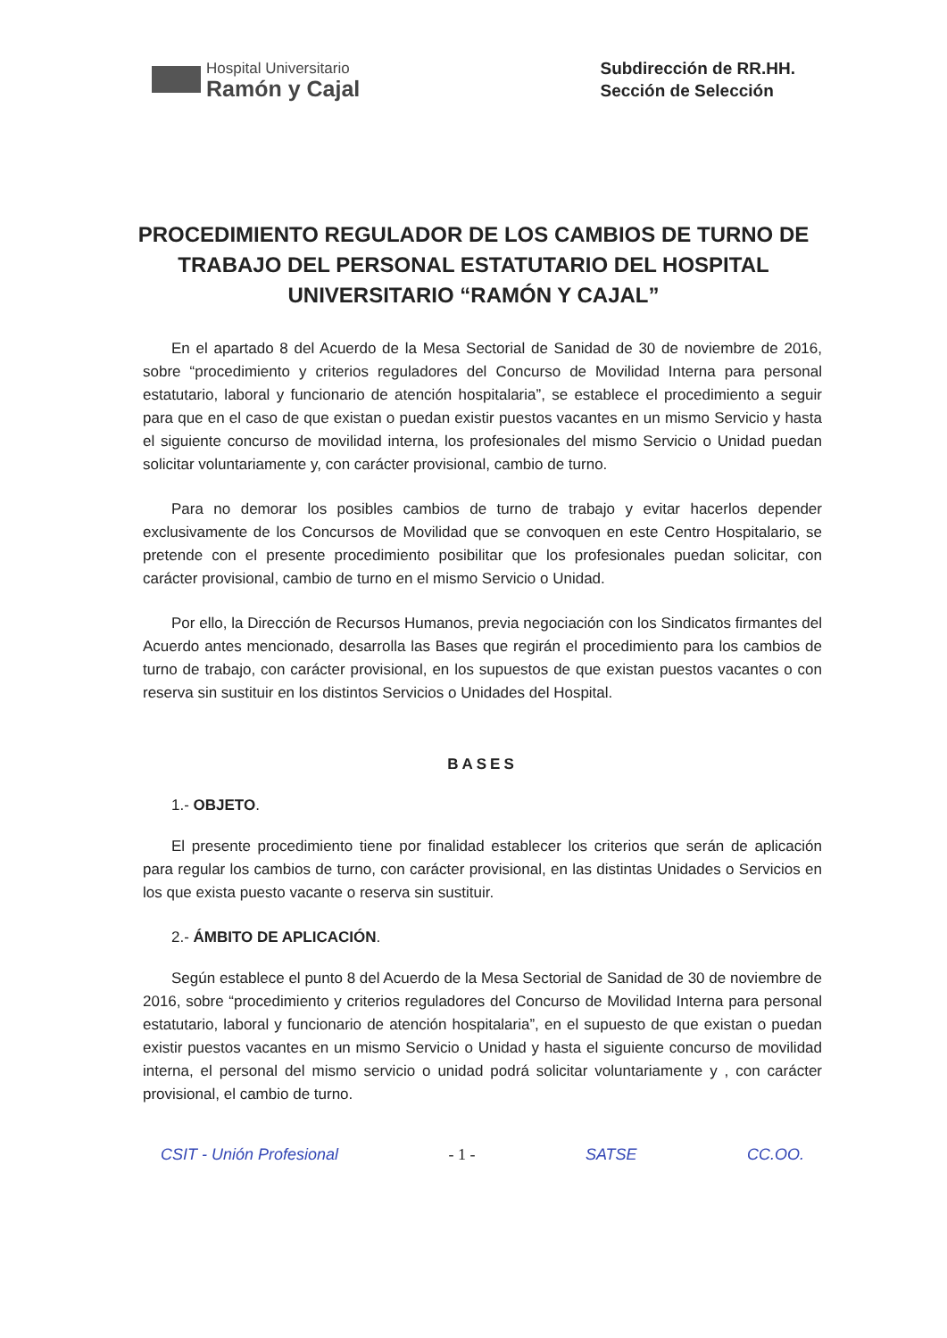Hospital Universitario
Ramón y Cajal
Subdirección de RR.HH.
Sección de Selección
PROCEDIMIENTO REGULADOR DE LOS CAMBIOS DE TURNO DE TRABAJO DEL PERSONAL ESTATUTARIO DEL HOSPITAL UNIVERSITARIO “RAMÓN Y CAJAL”
En el apartado 8 del Acuerdo de la Mesa Sectorial de Sanidad de 30 de noviembre de 2016, sobre “procedimiento y criterios reguladores del Concurso de Movilidad Interna para personal estatutario, laboral y funcionario de atención hospitalaria”, se establece el procedimiento a seguir para que en el caso de que existan o puedan existir puestos vacantes en un mismo Servicio y hasta el siguiente concurso de movilidad interna, los profesionales del mismo Servicio o Unidad puedan solicitar voluntariamente y, con carácter provisional, cambio de turno.
Para no demorar los posibles cambios de turno de trabajo y evitar hacerlos depender exclusivamente de los Concursos de Movilidad que se convoquen en este Centro Hospitalario, se pretende con el presente procedimiento posibilitar que los profesionales puedan solicitar, con carácter provisional, cambio de turno en el mismo Servicio o Unidad.
Por ello, la Dirección de Recursos Humanos, previa negociación con los Sindicatos firmantes del Acuerdo antes mencionado, desarrolla las Bases que regirán el procedimiento para los cambios de turno de trabajo, con carácter provisional, en los supuestos de que existan puestos vacantes o con reserva sin sustituir en los distintos Servicios o Unidades del Hospital.
BASES
1.- OBJETO.
El presente procedimiento tiene por finalidad establecer los criterios que serán de aplicación para regular los cambios de turno, con carácter provisional, en las distintas Unidades o Servicios en los que exista puesto vacante o reserva sin sustituir.
2.- ÁMBITO DE APLICACIÓN.
Según establece el punto 8 del Acuerdo de la Mesa Sectorial de Sanidad de 30 de noviembre de 2016, sobre “procedimiento y criterios reguladores del Concurso de Movilidad Interna para personal estatutario, laboral y funcionario de atención hospitalaria”, en el supuesto de que existan o puedan existir puestos vacantes en un mismo Servicio o Unidad y hasta el siguiente concurso de movilidad interna, el personal del mismo servicio o unidad podrá solicitar voluntariamente y , con carácter provisional, el cambio de turno.
CSIT - Unión Profesional - 1 - SATSE CC.OO.